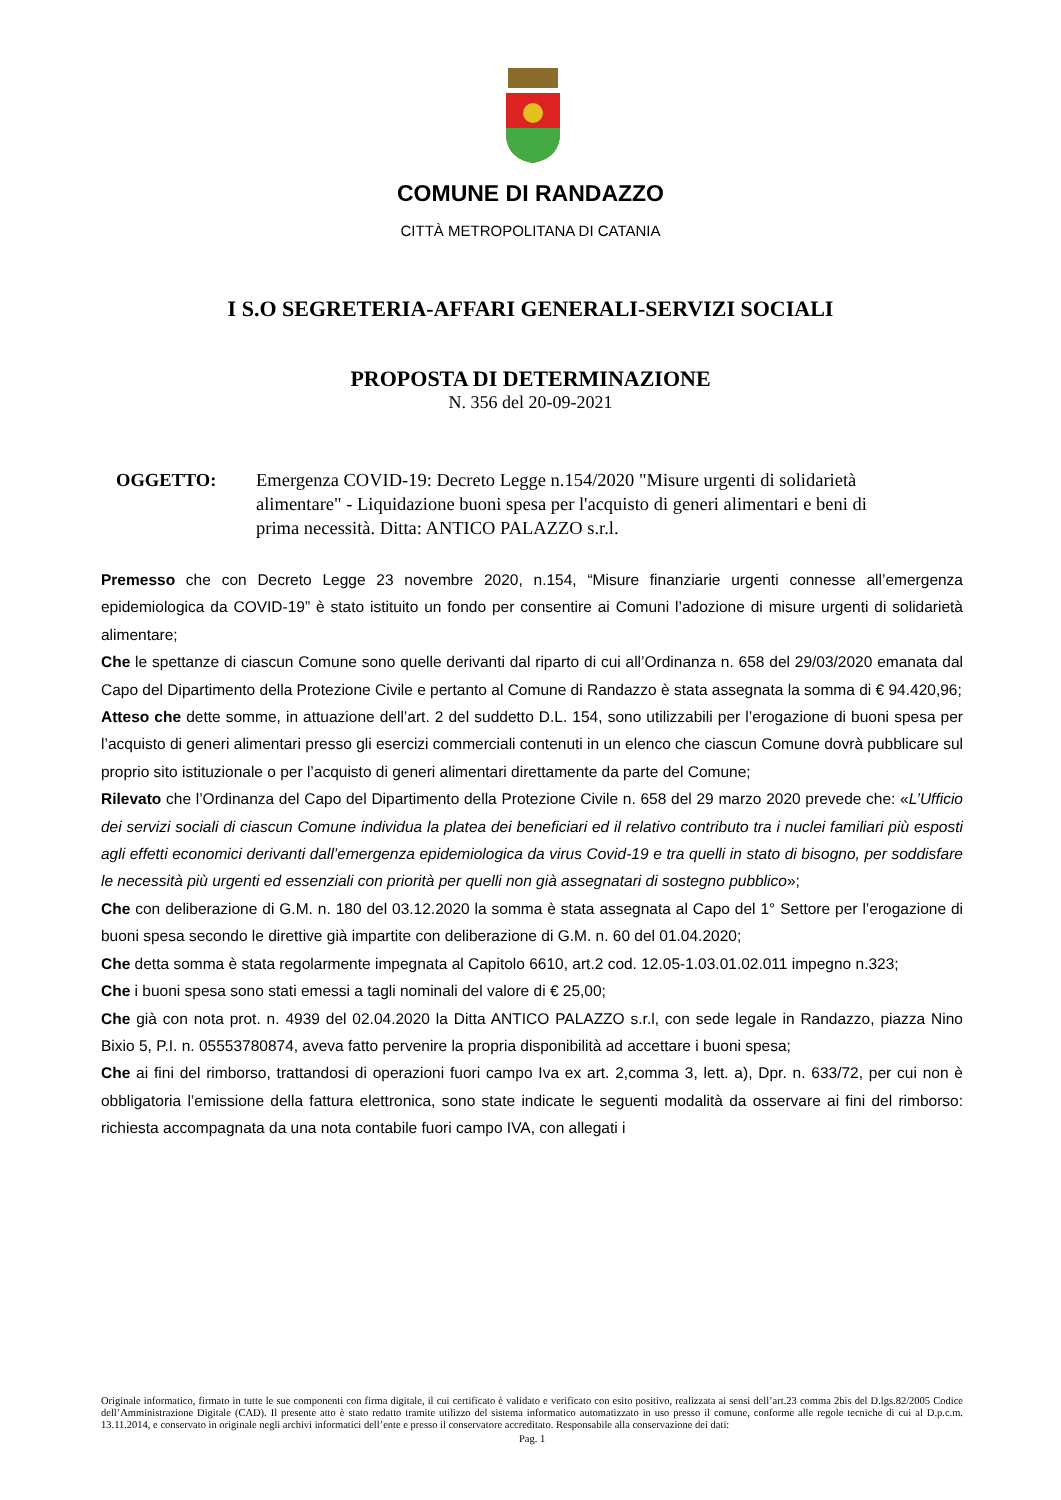COMUNE DI RANDAZZO
CITTÀ METROPOLITANA DI CATANIA
I S.O SEGRETERIA-AFFARI GENERALI-SERVIZI SOCIALI
PROPOSTA DI DETERMINAZIONE
N. 356 del 20-09-2021
OGGETTO: Emergenza COVID-19: Decreto Legge n.154/2020 "Misure urgenti di solidarietà alimentare" - Liquidazione buoni spesa per l'acquisto di generi alimentari e beni di prima necessità. Ditta: ANTICO PALAZZO s.r.l.
Premesso che con Decreto Legge 23 novembre 2020, n.154, “Misure finanziarie urgenti connesse all’emergenza epidemiologica da COVID-19” è stato istituito un fondo per consentire ai Comuni l’adozione di misure urgenti di solidarietà alimentare;
Che le spettanze di ciascun Comune sono quelle derivanti dal riparto di cui all’Ordinanza n. 658 del 29/03/2020 emanata dal Capo del Dipartimento della Protezione Civile e pertanto al Comune di Randazzo è stata assegnata la somma di € 94.420,96;
Atteso che dette somme, in attuazione dell’art. 2 del suddetto D.L. 154, sono utilizzabili per l’erogazione di buoni spesa per l’acquisto di generi alimentari presso gli esercizi commerciali contenuti in un elenco che ciascun Comune dovrà pubblicare sul proprio sito istituzionale o per l’acquisto di generi alimentari direttamente da parte del Comune;
Rilevato che l’Ordinanza del Capo del Dipartimento della Protezione Civile n. 658 del 29 marzo 2020 prevede che: «L’Ufficio dei servizi sociali di ciascun Comune individua la platea dei beneficiari ed il relativo contributo tra i nuclei familiari più esposti agli effetti economici derivanti dall’emergenza epidemiologica da virus Covid-19 e tra quelli in stato di bisogno, per soddisfare le necessità più urgenti ed essenziali con priorità per quelli non già assegnatari di sostegno pubblico»;
Che con deliberazione di G.M. n. 180 del 03.12.2020 la somma è stata assegnata al Capo del 1° Settore per l’erogazione di buoni spesa secondo le direttive già impartite con deliberazione di G.M. n. 60 del 01.04.2020;
Che detta somma è stata regolarmente impegnata al Capitolo 6610, art.2 cod. 12.05-1.03.01.02.011 impegno n.323;
Che i buoni spesa sono stati emessi a tagli nominali del valore di € 25,00;
Che già con nota prot. n. 4939 del 02.04.2020 la Ditta ANTICO PALAZZO s.r.l, con sede legale in Randazzo, piazza Nino Bixio 5, P.I. n. 05553780874, aveva fatto pervenire la propria disponibilità ad accettare i buoni spesa;
Che ai fini del rimborso, trattandosi di operazioni fuori campo Iva ex art. 2,comma 3, lett. a), Dpr. n. 633/72, per cui non è obbligatoria l’emissione della fattura elettronica, sono state indicate le seguenti modalità da osservare ai fini del rimborso: richiesta accompagnata da una nota contabile fuori campo IVA, con allegati i
Originale informatico, firmato in tutte le sue componenti con firma digitale, il cui certificato è validato e verificato con esito positivo, realizzata ai sensi dell’art.23 comma 2bis del D.lgs.82/2005 Codice dell’Amministrazione Digitale (CAD). Il presente atto è stato redatto tramite utilizzo del sistema informatico automatizzato in uso presso il comune, conforme alle regole tecniche di cui al D.p.c.m. 13.11.2014, e conservato in originale negli archivi informatici dell’ente e presso il conservatore accreditato. Responsabile alla conservazione dei dati:
Pag. 1